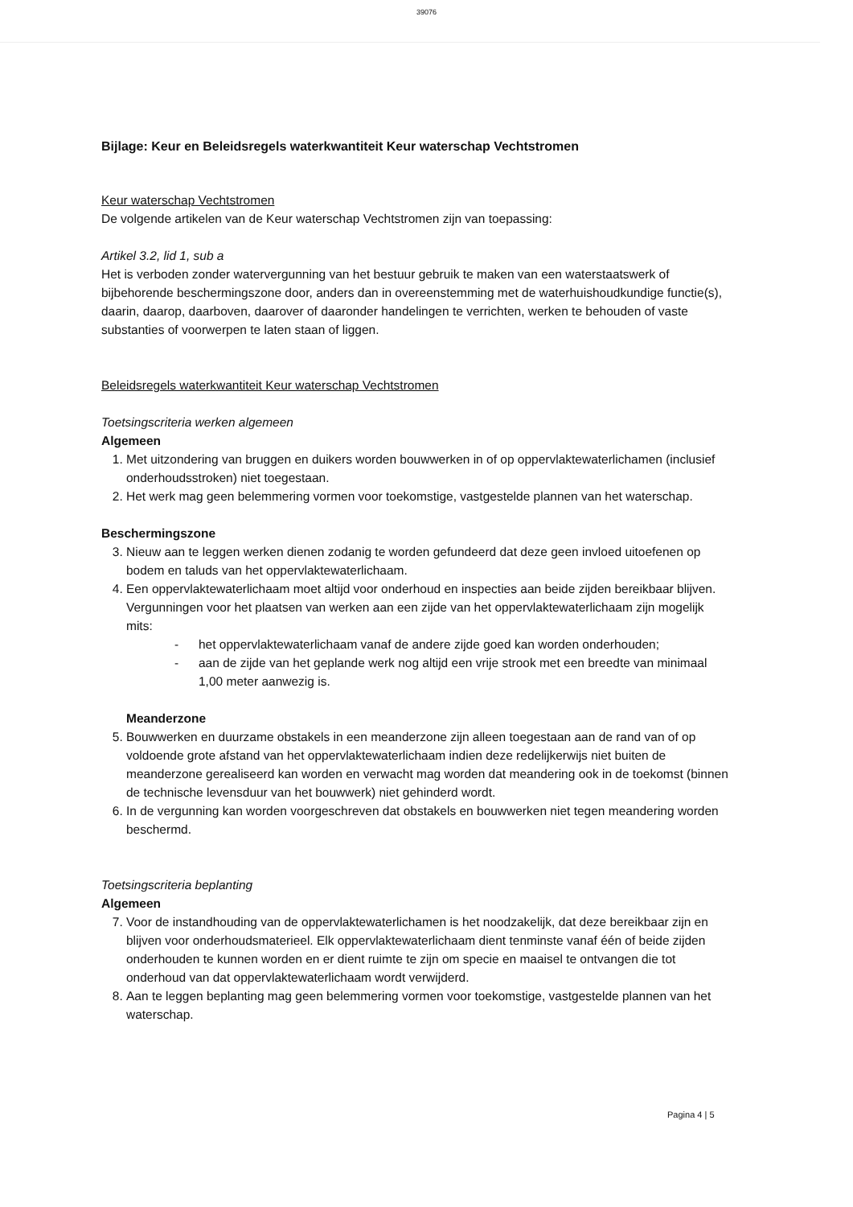39076
Bijlage: Keur en Beleidsregels waterkwantiteit Keur waterschap Vechtstromen
Keur waterschap Vechtstromen
De volgende artikelen van de Keur waterschap Vechtstromen zijn van toepassing:
Artikel 3.2, lid 1, sub a
Het is verboden zonder watervergunning van het bestuur gebruik te maken van een waterstaatswerk of bijbehorende beschermingszone door, anders dan in overeenstemming met de waterhuishoudkundige functie(s), daarin, daarop, daarboven, daarover of daaronder handelingen te verrichten, werken te behouden of vaste substanties of voorwerpen te laten staan of liggen.
Beleidsregels waterkwantiteit Keur waterschap Vechtstromen
Toetsingscriteria werken algemeen
Algemeen
1. Met uitzondering van bruggen en duikers worden bouwwerken in of op oppervlaktewaterlichamen (inclusief onderhoudsstroken) niet toegestaan.
2. Het werk mag geen belemmering vormen voor toekomstige, vastgestelde plannen van het waterschap.
Beschermingszone
3. Nieuw aan te leggen werken dienen zodanig te worden gefundeerd dat deze geen invloed uitoefenen op bodem en taluds van het oppervlaktewaterlichaam.
4. Een oppervlaktewaterlichaam moet altijd voor onderhoud en inspecties aan beide zijden bereikbaar blijven. Vergunningen voor het plaatsen van werken aan een zijde van het oppervlaktewaterlichaam zijn mogelijk mits:
- het oppervlaktewaterlichaam vanaf de andere zijde goed kan worden onderhouden;
- aan de zijde van het geplande werk nog altijd een vrije strook met een breedte van minimaal 1,00 meter aanwezig is.
Meanderzone
5. Bouwwerken en duurzame obstakels in een meanderzone zijn alleen toegestaan aan de rand van of op voldoende grote afstand van het oppervlaktewaterlichaam indien deze redelijkerwijs niet buiten de meanderzone gerealiseerd kan worden en verwacht mag worden dat meandering ook in de toekomst (binnen de technische levensduur van het bouwwerk) niet gehinderd wordt.
6. In de vergunning kan worden voorgeschreven dat obstakels en bouwwerken niet tegen meandering worden beschermd.
Toetsingscriteria beplanting
Algemeen
7. Voor de instandhouding van de oppervlaktewaterlichamen is het noodzakelijk, dat deze bereikbaar zijn en blijven voor onderhoudsmaterieel. Elk oppervlaktewaterlichaam dient tenminste vanaf één of beide zijden onderhouden te kunnen worden en er dient ruimte te zijn om specie en maaisel te ontvangen die tot onderhoud van dat oppervlaktewaterlichaam wordt verwijderd.
8. Aan te leggen beplanting mag geen belemmering vormen voor toekomstige, vastgestelde plannen van het waterschap.
Pagina 4 | 5